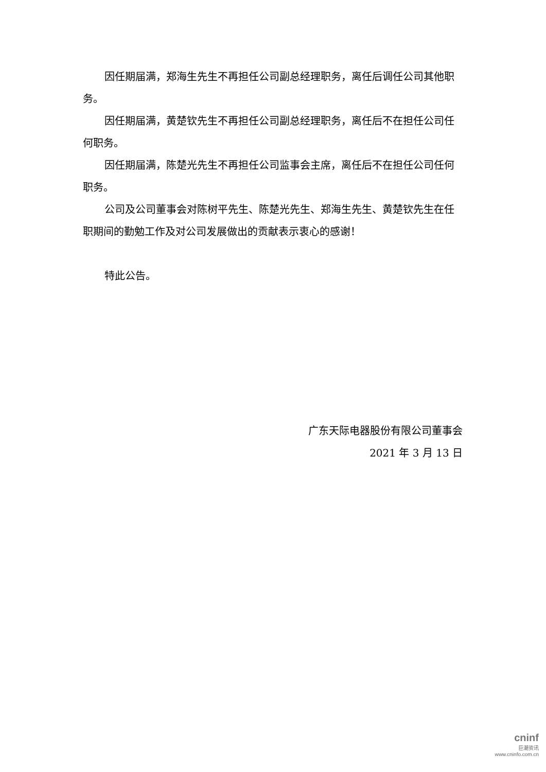因任期届满，郑海生先生不再担任公司副总经理职务，离任后调任公司其他职务。
因任期届满，黄楚钦先生不再担任公司副总经理职务，离任后不在担任公司任何职务。
因任期届满，陈楚光先生不再担任公司监事会主席，离任后不在担任公司任何职务。
公司及公司董事会对陈树平先生、陈楚光先生、郑海生先生、黄楚钦先生在任职期间的勤勉工作及对公司发展做出的贡献表示衷心的感谢！
特此公告。
广东天际电器股份有限公司董事会
2021 年 3 月 13 日
cninf
巨潮资讯
www.cninfo.com.cn